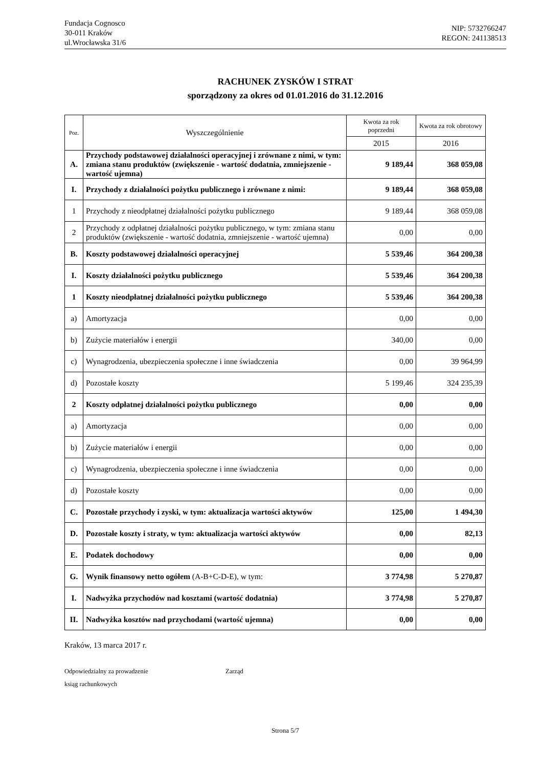Fundacja Cognosco
30-011 Kraków
ul.Wrocławska 31/6
NIP: 5732766247
REGON: 241138513
RACHUNEK ZYSKÓW I STRAT
sporządzony za okres od 01.01.2016 do 31.12.2016
| Poz. | Wyszczególnienie | Kwota za rok poprzedni | Kwota za rok obrotowy |
| --- | --- | --- | --- |
| | | 2015 | 2016 |
| A. | Przychody podstawowej działalności operacyjnej i zrównane z nimi, w tym: zmiana stanu produktów (zwiększenie - wartość dodatnia, zmniejszenie - wartość ujemna) | 9 189,44 | 368 059,08 |
| I. | Przychody z działalności pożytku publicznego i zrównane z nimi: | 9 189,44 | 368 059,08 |
| 1 | Przychody z nieodpłatnej działalności pożytku publicznego | 9 189,44 | 368 059,08 |
| 2 | Przychody z odpłatnej działalności pożytku publicznego, w tym: zmiana stanu produktów (zwiększenie - wartość dodatnia, zmniejszenie - wartość ujemna) | 0,00 | 0,00 |
| B. | Koszty podstawowej działalności operacyjnej | 5 539,46 | 364 200,38 |
| I. | Koszty działalności pożytku publicznego | 5 539,46 | 364 200,38 |
| 1 | Koszty nieodpłatnej działalności pożytku publicznego | 5 539,46 | 364 200,38 |
| a) | Amortyzacja | 0,00 | 0,00 |
| b) | Zużycie materiałów i energii | 340,00 | 0,00 |
| c) | Wynagrodzenia, ubezpieczenia społeczne i inne świadczenia | 0,00 | 39 964,99 |
| d) | Pozostałe koszty | 5 199,46 | 324 235,39 |
| 2 | Koszty odpłatnej działalności pożytku publicznego | 0,00 | 0,00 |
| a) | Amortyzacja | 0,00 | 0,00 |
| b) | Zużycie materiałów i energii | 0,00 | 0,00 |
| c) | Wynagrodzenia, ubezpieczenia społeczne i inne świadczenia | 0,00 | 0,00 |
| d) | Pozostałe koszty | 0,00 | 0,00 |
| C. | Pozostałe przychody i zyski, w tym: aktualizacja wartości aktywów | 125,00 | 1 494,30 |
| D. | Pozostałe koszty i straty, w tym: aktualizacja wartości aktywów | 0,00 | 82,13 |
| E. | Podatek dochodowy | 0,00 | 0,00 |
| G. | Wynik finansowy netto ogółem (A-B+C-D-E), w tym: | 3 774,98 | 5 270,87 |
| I. | Nadwyżka przychodów nad kosztami (wartość dodatnia) | 3 774,98 | 5 270,87 |
| II. | Nadwyżka kosztów nad przychodami (wartość ujemna) | 0,00 | 0,00 |
Kraków, 13 marca 2017 r.
Odpowiedzialny za prowadzenie
ksiąg rachunkowych
Zarząd
Strona 5/7